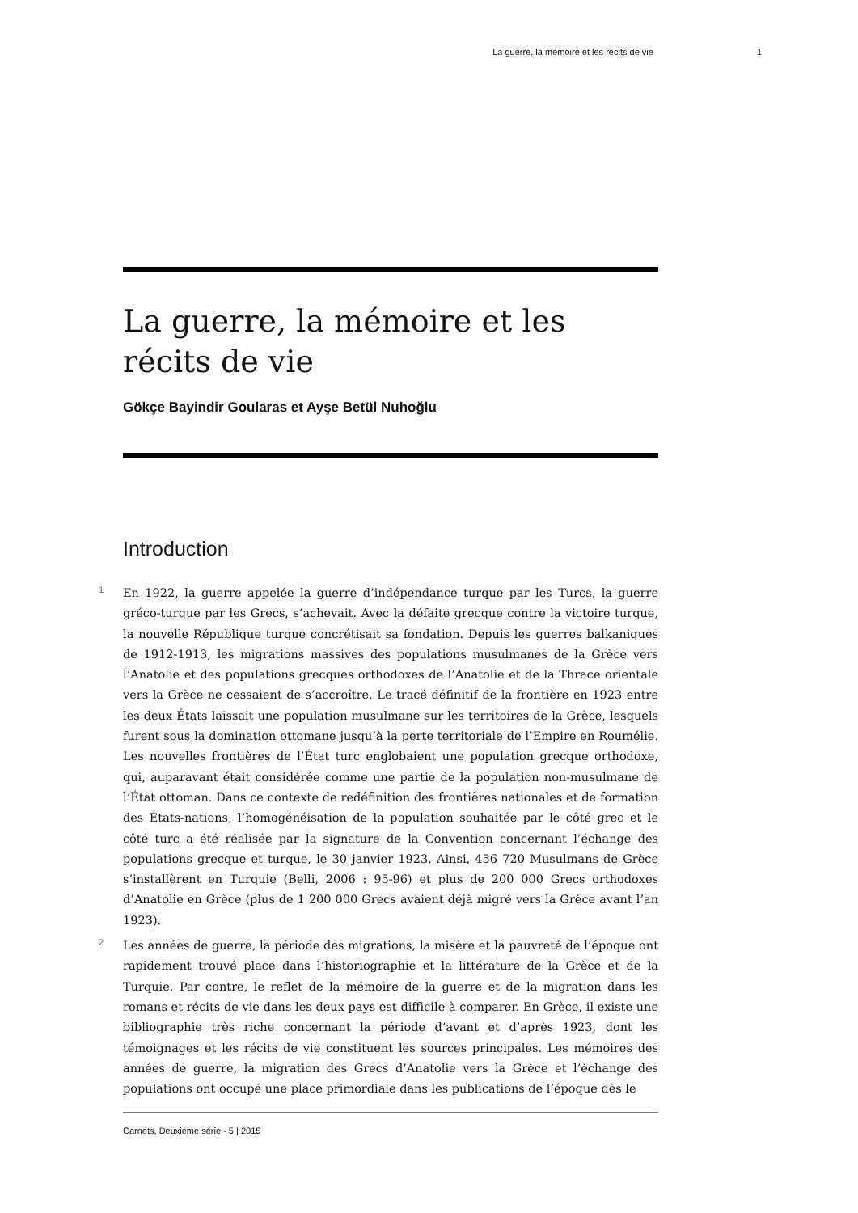La guerre, la mémoire et les récits de vie 1
La guerre, la mémoire et les récits de vie
Gökçe Bayindir Goularas et Ayşe Betül Nuhoğlu
Introduction
1 En 1922, la guerre appelée la guerre d’indépendance turque par les Turcs, la guerre gréco-turque par les Grecs, s’achevait. Avec la défaite grecque contre la victoire turque, la nouvelle République turque concrétisait sa fondation. Depuis les guerres balkaniques de 1912-1913, les migrations massives des populations musulmanes de la Grèce vers l’Anatolie et des populations grecques orthodoxes de l’Anatolie et de la Thrace orientale vers la Grèce ne cessaient de s’accroître. Le tracé définitif de la frontière en 1923 entre les deux États laissait une population musulmane sur les territoires de la Grèce, lesquels furent sous la domination ottomane jusqu’à la perte territoriale de l’Empire en Roumélie. Les nouvelles frontières de l’État turc englobaient une population grecque orthodoxe, qui, auparavant était considérée comme une partie de la population non-musulmane de l’État ottoman. Dans ce contexte de redéfinition des frontières nationales et de formation des États-nations, l’homogénéisation de la population souhaitée par le côté grec et le côté turc a été réalisée par la signature de la Convention concernant l’échange des populations grecque et turque, le 30 janvier 1923. Ainsi, 456 720 Musulmans de Grèce s’installèrent en Turquie (Belli, 2006 : 95-96) et plus de 200 000 Grecs orthodoxes d’Anatolie en Grèce (plus de 1 200 000 Grecs avaient déjà migré vers la Grèce avant l’an 1923).
2 Les années de guerre, la période des migrations, la misère et la pauvreté de l’époque ont rapidement trouvé place dans l’historiographie et la littérature de la Grèce et de la Turquie. Par contre, le reflet de la mémoire de la guerre et de la migration dans les romans et récits de vie dans les deux pays est difficile à comparer. En Grèce, il existe une bibliographie très riche concernant la période d’avant et d’après 1923, dont les témoignages et les récits de vie constituent les sources principales. Les mémoires des années de guerre, la migration des Grecs d’Anatolie vers la Grèce et l’échange des populations ont occupé une place primordiale dans les publications de l’époque dès le
Carnets, Deuxième série - 5 | 2015